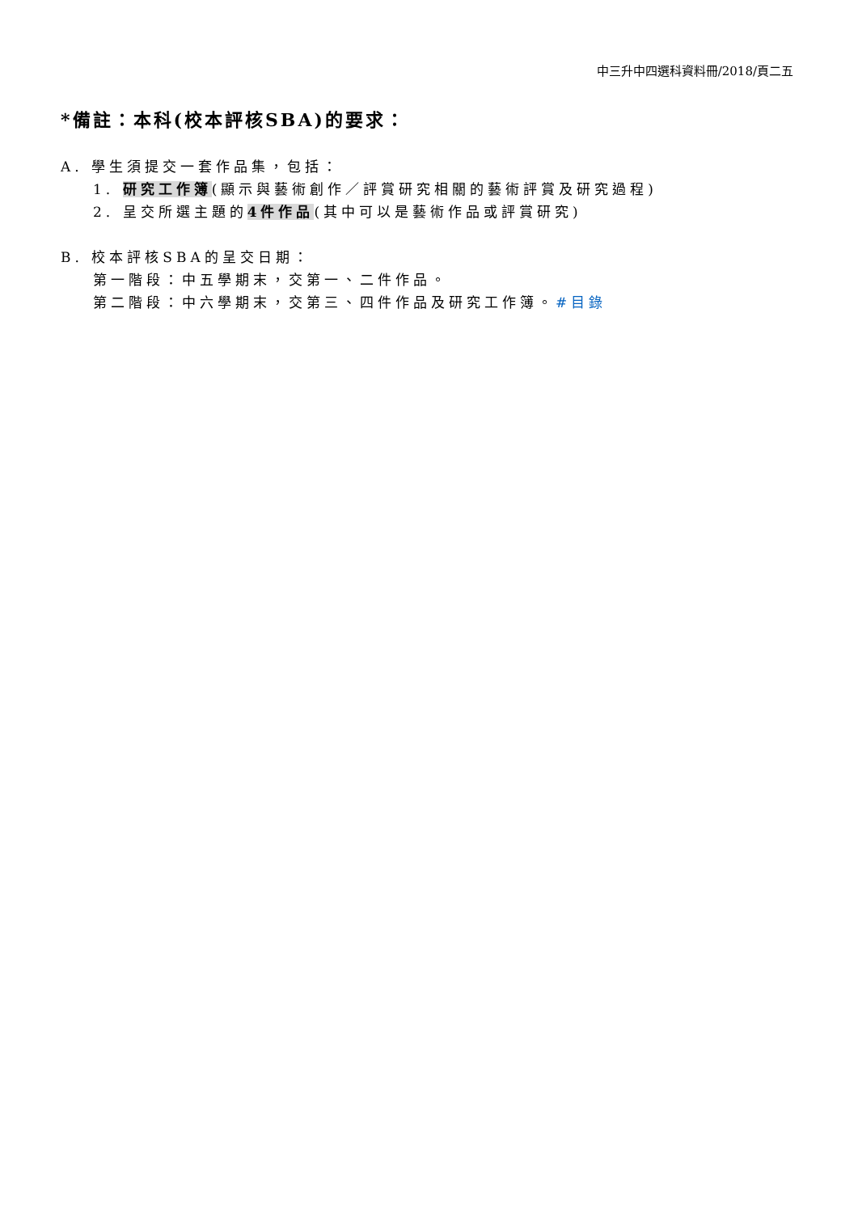中三升中四選科資料冊/2018/頁二五
*備註：本科(校本評核SBA)的要求：
A. 學生須提交一套作品集，包括：
1. 研究工作簿(顯示與藝術創作／評賞研究相關的藝術評賞及研究過程)
2. 呈交所選主題的4件作品(其中可以是藝術作品或評賞研究)
B. 校本評核SBA的呈交日期：
第一階段：中五學期末，交第一、二件作品。
第二階段：中六學期末，交第三、四件作品及研究工作簿。#目錄